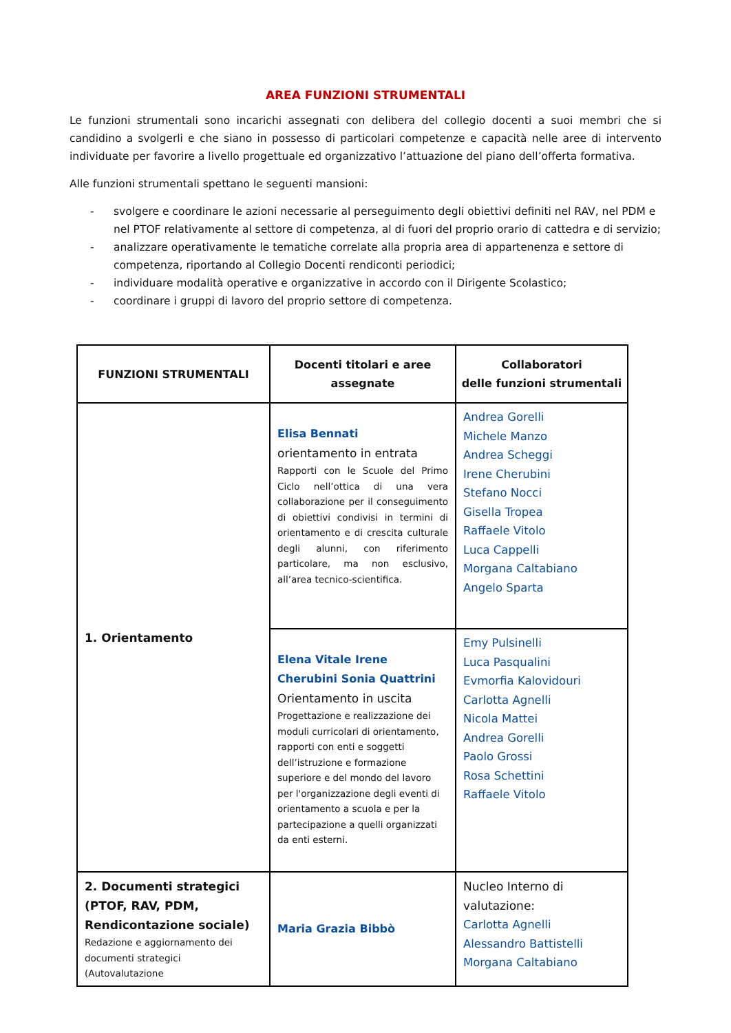AREA FUNZIONI STRUMENTALI
Le funzioni strumentali sono incarichi assegnati con delibera del collegio docenti a suoi membri che si candidino a svolgerli e che siano in possesso di particolari competenze e capacità nelle aree di intervento individuate per favorire a livello progettuale ed organizzativo l’attuazione del piano dell’offerta formativa.
Alle funzioni strumentali spettano le seguenti mansioni:
- svolgere e coordinare le azioni necessarie al perseguimento degli obiettivi definiti nel RAV, nel PDM e nel PTOF relativamente al settore di competenza, al di fuori del proprio orario di cattedra e di servizio;
- analizzare operativamente le tematiche correlate alla propria area di appartenenza e settore di competenza, riportando al Collegio Docenti rendiconti periodici;
- individuare modalità operative e organizzative in accordo con il Dirigente Scolastico;
- coordinare i gruppi di lavoro del proprio settore di competenza.
| FUNZIONI STRUMENTALI | Docenti titolari e aree assegnate | Collaboratori delle funzioni strumentali |
| --- | --- | --- |
| 1. Orientamento | Elisa Bennati orientamento in entrata Rapporti con le Scuole del Primo Ciclo nell’ottica di una vera collaborazione per il conseguimento di obiettivi condivisi in termini di orientamento e di crescita culturale degli alunni, con riferimento particolare, ma non esclusivo, all’area tecnico-scientifica. | Andrea Gorelli Michele Manzo Andrea Scheggi Irene Cherubini Stefano Nocci Gisella Tropea Raffaele Vitolo Luca Cappelli Morgana Caltabiano Angelo Sparta |
| | Elena Vitale Irene Cherubini Sonia Quattrini Orientamento in uscita Progettazione e realizzazione dei moduli curricolari di orientamento, rapporti con enti e soggetti dell’istruzione e formazione superiore e del mondo del lavoro per l'organizzazione degli eventi di orientamento a scuola e per la partecipazione a quelli organizzati da enti esterni. | Emy Pulsinelli Luca Pasqualini Evmorfia Kalovidouri Carlotta Agnelli Nicola Mattei Andrea Gorelli Paolo Grossi Rosa Schettini Raffaele Vitolo |
| 2. Documenti strategici (PTOF, RAV, PDM, Rendicontazione sociale) Redazione e aggiornamento dei documenti strategici (Autovalutazione | Maria Grazia Bibbò | Nucleo Interno di valutazione: Carlotta Agnelli Alessandro Battistelli Morgana Caltabiano |